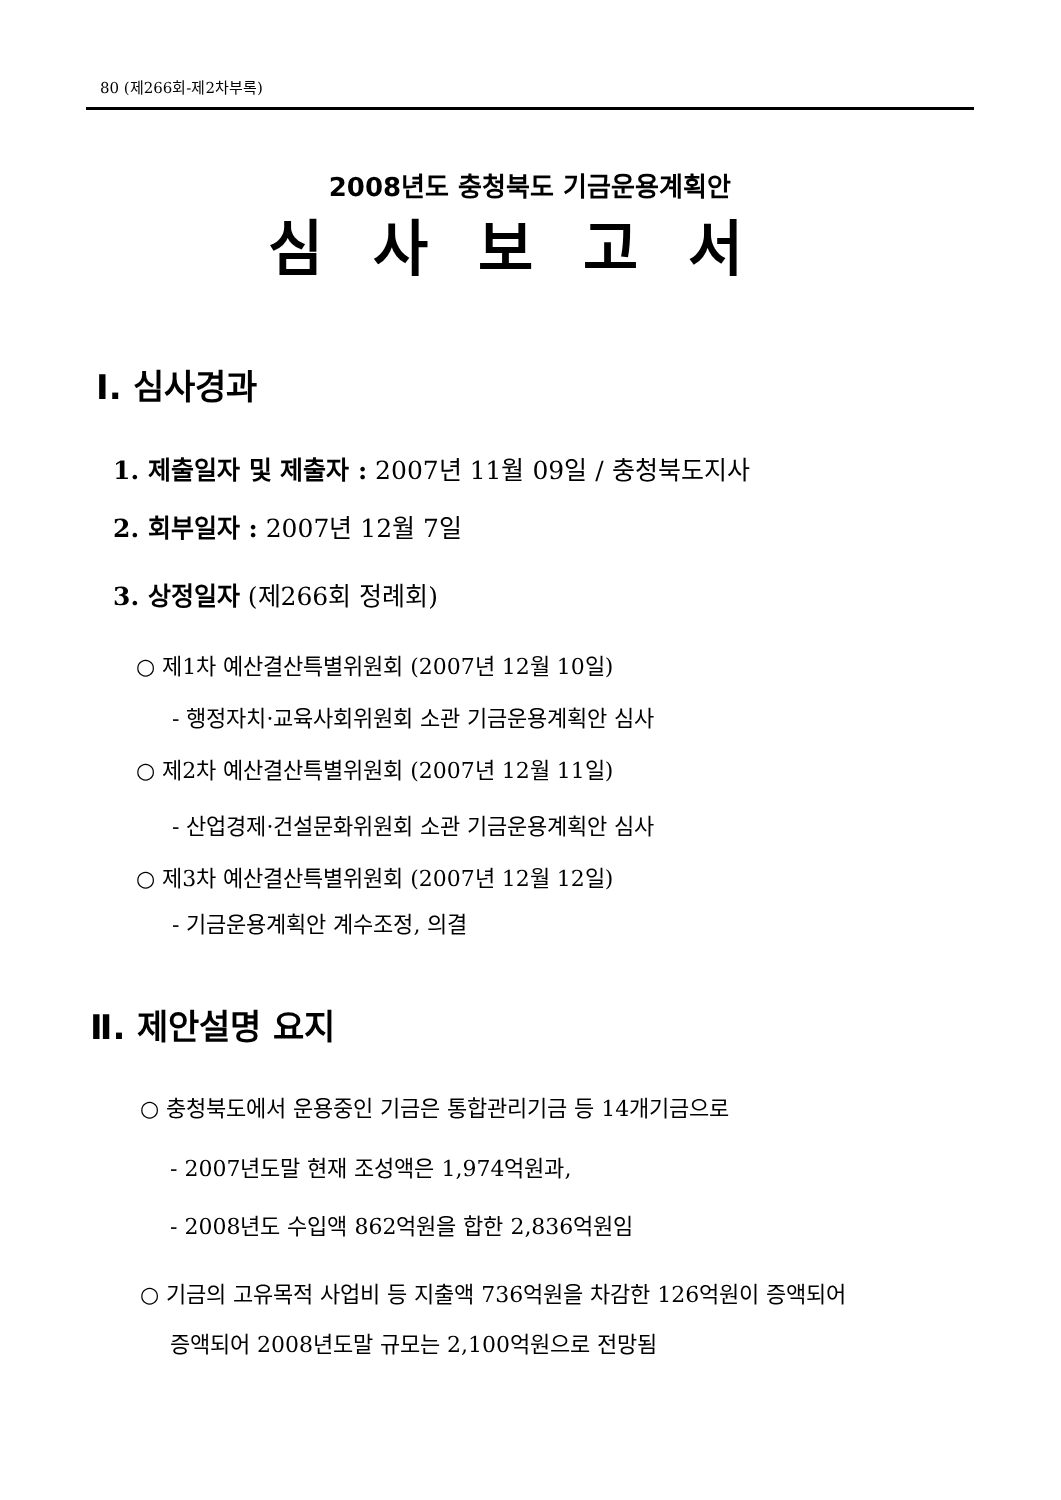80 (제266회-제2차부록)
2008년도 충청북도 기금운용계획안
심사보고서
Ⅰ. 심사경과
1. 제출일자 및 제출자 : 2007년 11월 09일 / 충청북도지사
2. 회부일자 : 2007년 12월 7일
3. 상정일자 (제266회 정례회)
○ 제1차 예산결산특별위원회 (2007년 12월 10일)
- 행정자치·교육사회위원회 소관 기금운용계획안 심사
○ 제2차 예산결산특별위원회 (2007년 12월 11일)
- 산업경제·건설문화위원회 소관 기금운용계획안 심사
○ 제3차 예산결산특별위원회 (2007년 12월 12일)
- 기금운용계획안 계수조정, 의결
Ⅱ. 제안설명 요지
○ 충청북도에서 운용중인 기금은 통합관리기금 등 14개기금으로
- 2007년도말 현재 조성액은 1,974억원과,
- 2008년도 수입액 862억원을 합한 2,836억원임
○ 기금의 고유목적 사업비 등 지출액 736억원을 차감한 126억원이 증액되어
증액되어 2008년도말 규모는 2,100억원으로 전망됨